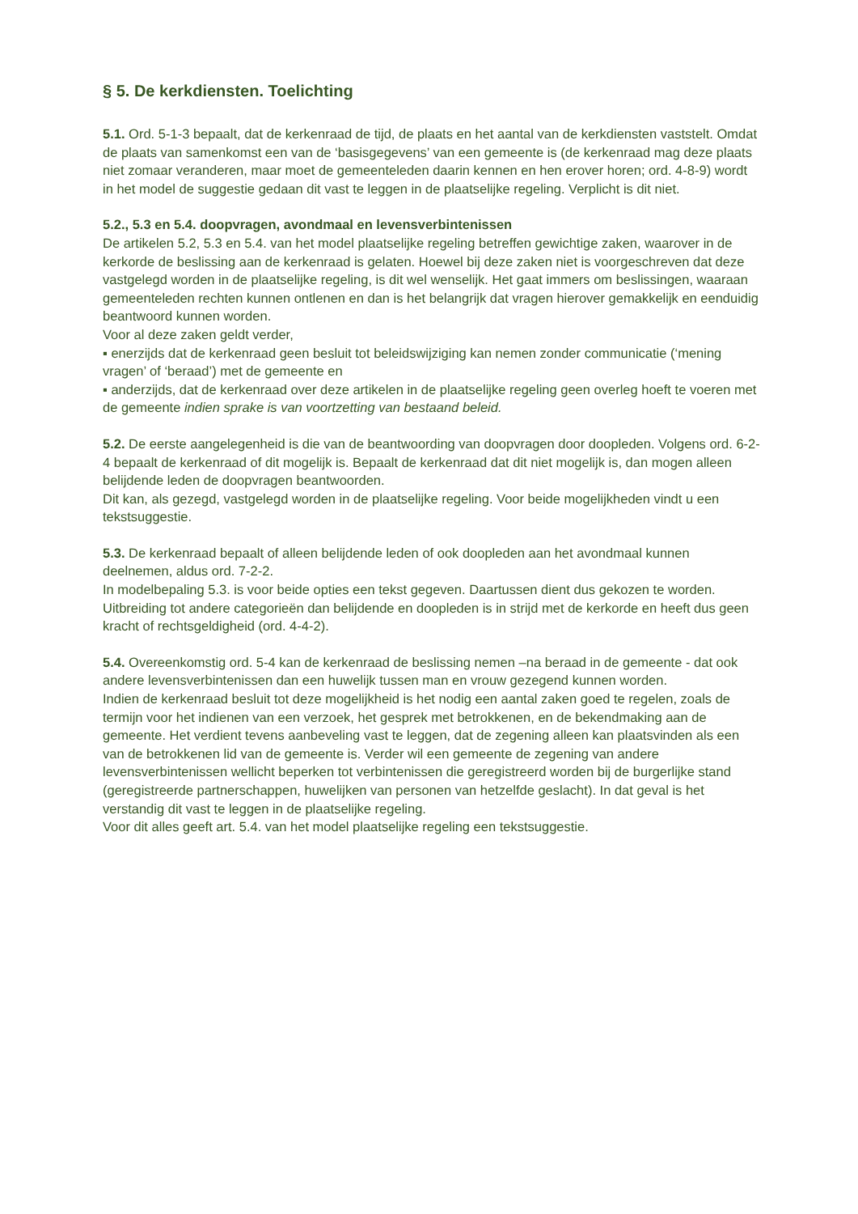§ 5. De kerkdiensten. Toelichting
5.1. Ord. 5-1-3 bepaalt, dat de kerkenraad de tijd, de plaats en het aantal van de kerkdiensten vaststelt. Omdat de plaats van samenkomst een van de ‘basisgegevens’ van een gemeente is (de kerkenraad mag deze plaats niet zomaar veranderen, maar moet de gemeenteleden daarin kennen en hen erover horen; ord. 4-8-9) wordt in het model de suggestie gedaan dit vast te leggen in de plaatselijke regeling. Verplicht is dit niet.
5.2., 5.3 en 5.4. doopvragen, avondmaal en levensverbintenissen
De artikelen 5.2, 5.3 en 5.4. van het model plaatselijke regeling betreffen gewichtige zaken, waarover in de kerkorde de beslissing aan de kerkenraad is gelaten. Hoewel bij deze zaken niet is voorgeschreven dat deze vastgelegd worden in de plaatselijke regeling, is dit wel wenselijk. Het gaat immers om beslissingen, waaraan gemeenteleden rechten kunnen ontlenen en dan is het belangrijk dat vragen hierover gemakkelijk en eenduidig beantwoord kunnen worden.
Voor al deze zaken geldt verder,
▪ enerzijds dat de kerkenraad geen besluit tot beleidswijziging kan nemen zonder communicatie (‘mening vragen’ of ‘beraad’) met de gemeente en
▪ anderzijds, dat de kerkenraad over deze artikelen in de plaatselijke regeling geen overleg hoeft te voeren met de gemeente indien sprake is van voortzetting van bestaand beleid.
5.2. De eerste aangelegenheid is die van de beantwoording van doopvragen door doopleden. Volgens ord. 6-2-4 bepaalt de kerkenraad of dit mogelijk is. Bepaalt de kerkenraad dat dit niet mogelijk is, dan mogen alleen belijdende leden de doopvragen beantwoorden.
Dit kan, als gezegd, vastgelegd worden in de plaatselijke regeling. Voor beide mogelijkheden vindt u een tekstsuggestie.
5.3. De kerkenraad bepaalt of alleen belijdende leden of ook doopleden aan het avondmaal kunnen deelnemen, aldus ord. 7-2-2.
In modelbepaling 5.3. is voor beide opties een tekst gegeven. Daartussen dient dus gekozen te worden. Uitbreiding tot andere categorieën dan belijdende en doopleden is in strijd met de kerkorde en heeft dus geen kracht of rechtsgeldigheid (ord. 4-4-2).
5.4. Overeenkomstig ord. 5-4 kan de kerkenraad de beslissing nemen –na beraad in de gemeente - dat ook andere levensverbintenissen dan een huwelijk tussen man en vrouw gezegend kunnen worden.
Indien de kerkenraad besluit tot deze mogelijkheid is het nodig een aantal zaken goed te regelen, zoals de termijn voor het indienen van een verzoek, het gesprek met betrokkenen, en de bekendmaking aan de gemeente. Het verdient tevens aanbeveling vast te leggen, dat de zegening alleen kan plaatsvinden als een van de betrokkenen lid van de gemeente is. Verder wil een gemeente de zegening van andere levensverbintenissen wellicht beperken tot verbintenissen die geregistreerd worden bij de burgerlijke stand (geregistreerde partnerschappen, huwelijken van personen van hetzelfde geslacht). In dat geval is het verstandig dit vast te leggen in de plaatselijke regeling.
Voor dit alles geeft art. 5.4. van het model plaatselijke regeling een tekstsuggestie.